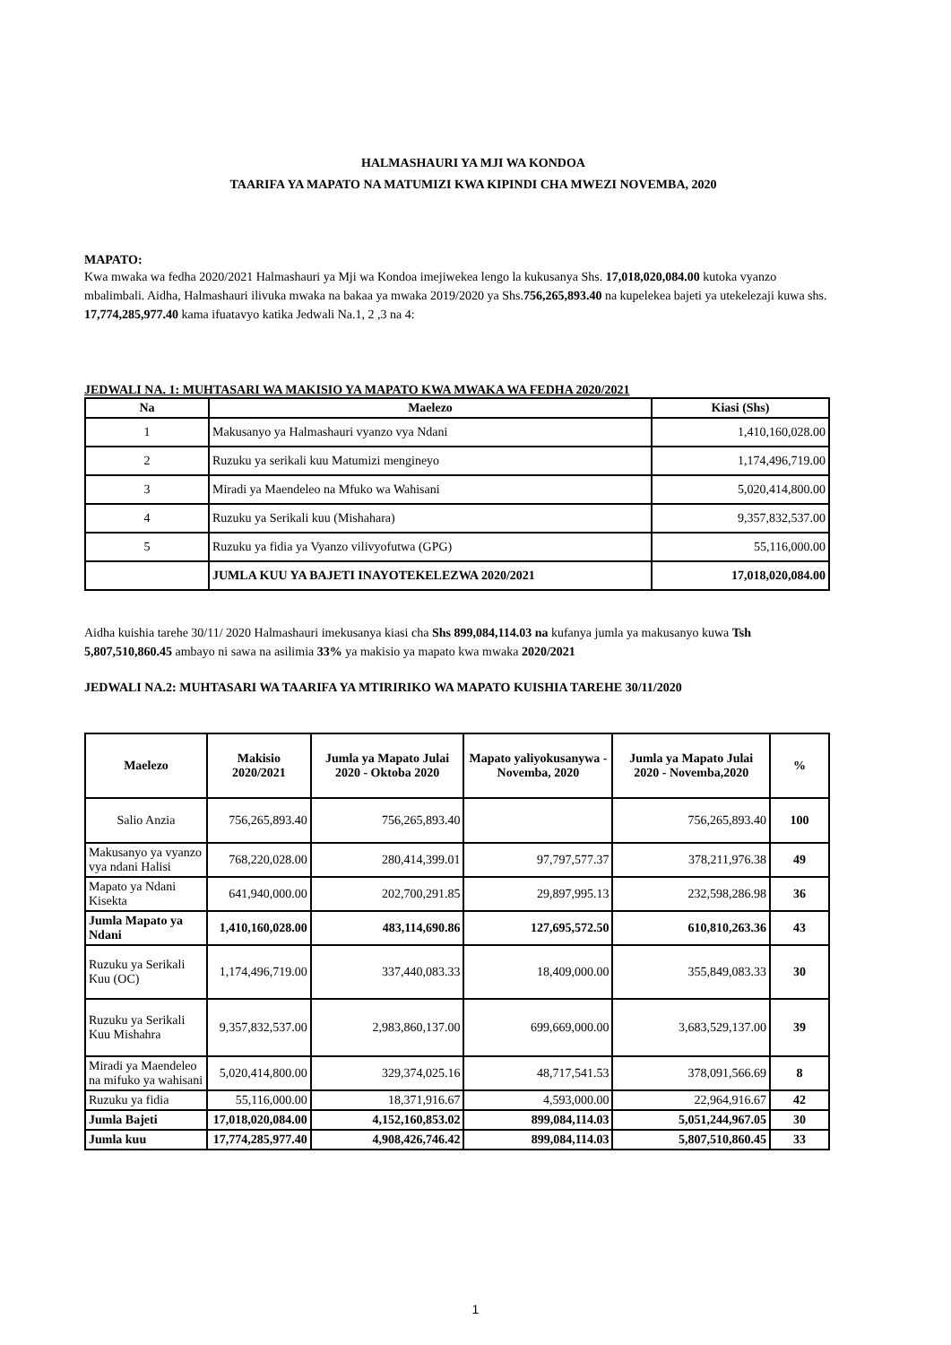HALMASHAURI YA MJI WA KONDOA
TAARIFA YA MAPATO NA MATUMIZI KWA KIPINDI CHA MWEZI NOVEMBA, 2020
MAPATO:
Kwa mwaka wa fedha 2020/2021 Halmashauri ya Mji wa Kondoa imejiwekea lengo la kukusanya Shs. 17,018,020,084.00 kutoka vyanzo mbalimbali. Aidha, Halmashauri ilivuka mwaka na bakaa ya mwaka 2019/2020 ya Shs.756,265,893.40 na kupelekea bajeti ya utekelezaji kuwa shs. 17,774,285,977.40 kama ifuatavyo katika Jedwali Na.1, 2 ,3 na 4:
JEDWALI NA. 1: MUHTASARI WA MAKISIO YA MAPATO KWA MWAKA WA FEDHA 2020/2021
| Na | Maelezo | Kiasi (Shs) |
| --- | --- | --- |
| 1 | Makusanyo ya Halmashauri vyanzo vya Ndani | 1,410,160,028.00 |
| 2 | Ruzuku ya serikali kuu Matumizi mengineyo | 1,174,496,719.00 |
| 3 | Miradi ya Maendeleo na Mfuko wa Wahisani | 5,020,414,800.00 |
| 4 | Ruzuku ya Serikali kuu (Mishahara) | 9,357,832,537.00 |
| 5 | Ruzuku ya fidia ya Vyanzo vilivyofutwa (GPG) | 55,116,000.00 |
| | JUMLA KUU YA BAJETI INAYOTEKELEZWA 2020/2021 | 17,018,020,084.00 |
Aidha kuishia tarehe 30/11/ 2020 Halmashauri imekusanya kiasi cha Shs 899,084,114.03 na kufanya jumla ya makusanyo kuwa Tsh 5,807,510,860.45 ambayo ni sawa na asilimia 33% ya makisio ya mapato kwa mwaka 2020/2021
JEDWALI NA.2: MUHTASARI WA TAARIFA YA MTIRIRIKO WA MAPATO KUISHIA TAREHE 30/11/2020
| Maelezo | Makisio 2020/2021 | Jumla ya Mapato Julai 2020 - Oktoba 2020 | Mapato yaliyokusanywa - Novemba, 2020 | Jumla ya Mapato Julai 2020 - Novemba,2020 | % |
| --- | --- | --- | --- | --- | --- |
| Salio Anzia | 756,265,893.40 | 756,265,893.40 | | 756,265,893.40 | 100 |
| Makusanyo ya vyanzo vya ndani Halisi | 768,220,028.00 | 280,414,399.01 | 97,797,577.37 | 378,211,976.38 | 49 |
| Mapato ya Ndani Kisekta | 641,940,000.00 | 202,700,291.85 | 29,897,995.13 | 232,598,286.98 | 36 |
| Jumla Mapato ya Ndani | 1,410,160,028.00 | 483,114,690.86 | 127,695,572.50 | 610,810,263.36 | 43 |
| Ruzuku ya Serikali Kuu (OC) | 1,174,496,719.00 | 337,440,083.33 | 18,409,000.00 | 355,849,083.33 | 30 |
| Ruzuku ya Serikali Kuu Mishahra | 9,357,832,537.00 | 2,983,860,137.00 | 699,669,000.00 | 3,683,529,137.00 | 39 |
| Miradi ya Maendeleo na mifuko ya wahisani | 5,020,414,800.00 | 329,374,025.16 | 48,717,541.53 | 378,091,566.69 | 8 |
| Ruzuku ya fidia | 55,116,000.00 | 18,371,916.67 | 4,593,000.00 | 22,964,916.67 | 42 |
| Jumla Bajeti | 17,018,020,084.00 | 4,152,160,853.02 | 899,084,114.03 | 5,051,244,967.05 | 30 |
| Jumla kuu | 17,774,285,977.40 | 4,908,426,746.42 | 899,084,114.03 | 5,807,510,860.45 | 33 |
1